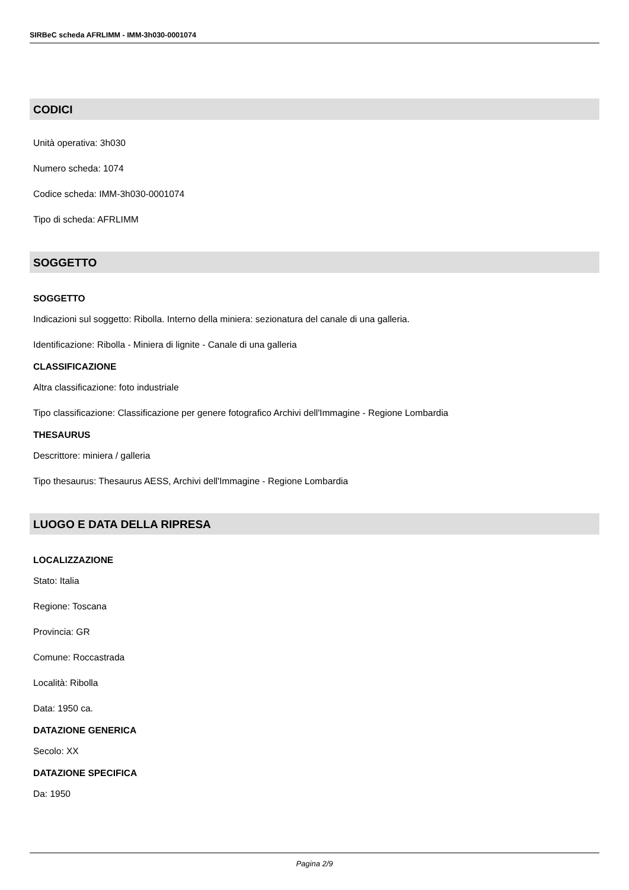SIRBeC scheda AFRLIMM - IMM-3h030-0001074
CODICI
Unità operativa: 3h030
Numero scheda: 1074
Codice scheda: IMM-3h030-0001074
Tipo di scheda: AFRLIMM
SOGGETTO
SOGGETTO
Indicazioni sul soggetto: Ribolla. Interno della miniera: sezionatura del canale di una galleria.
Identificazione: Ribolla - Miniera di lignite - Canale di una galleria
CLASSIFICAZIONE
Altra classificazione: foto industriale
Tipo classificazione: Classificazione per genere fotografico Archivi dell'Immagine - Regione Lombardia
THESAURUS
Descrittore: miniera / galleria
Tipo thesaurus: Thesaurus AESS, Archivi dell'Immagine - Regione Lombardia
LUOGO E DATA DELLA RIPRESA
LOCALIZZAZIONE
Stato: Italia
Regione: Toscana
Provincia: GR
Comune: Roccastrada
Località: Ribolla
Data: 1950 ca.
DATAZIONE GENERICA
Secolo: XX
DATAZIONE SPECIFICA
Da: 1950
Pagina 2/9